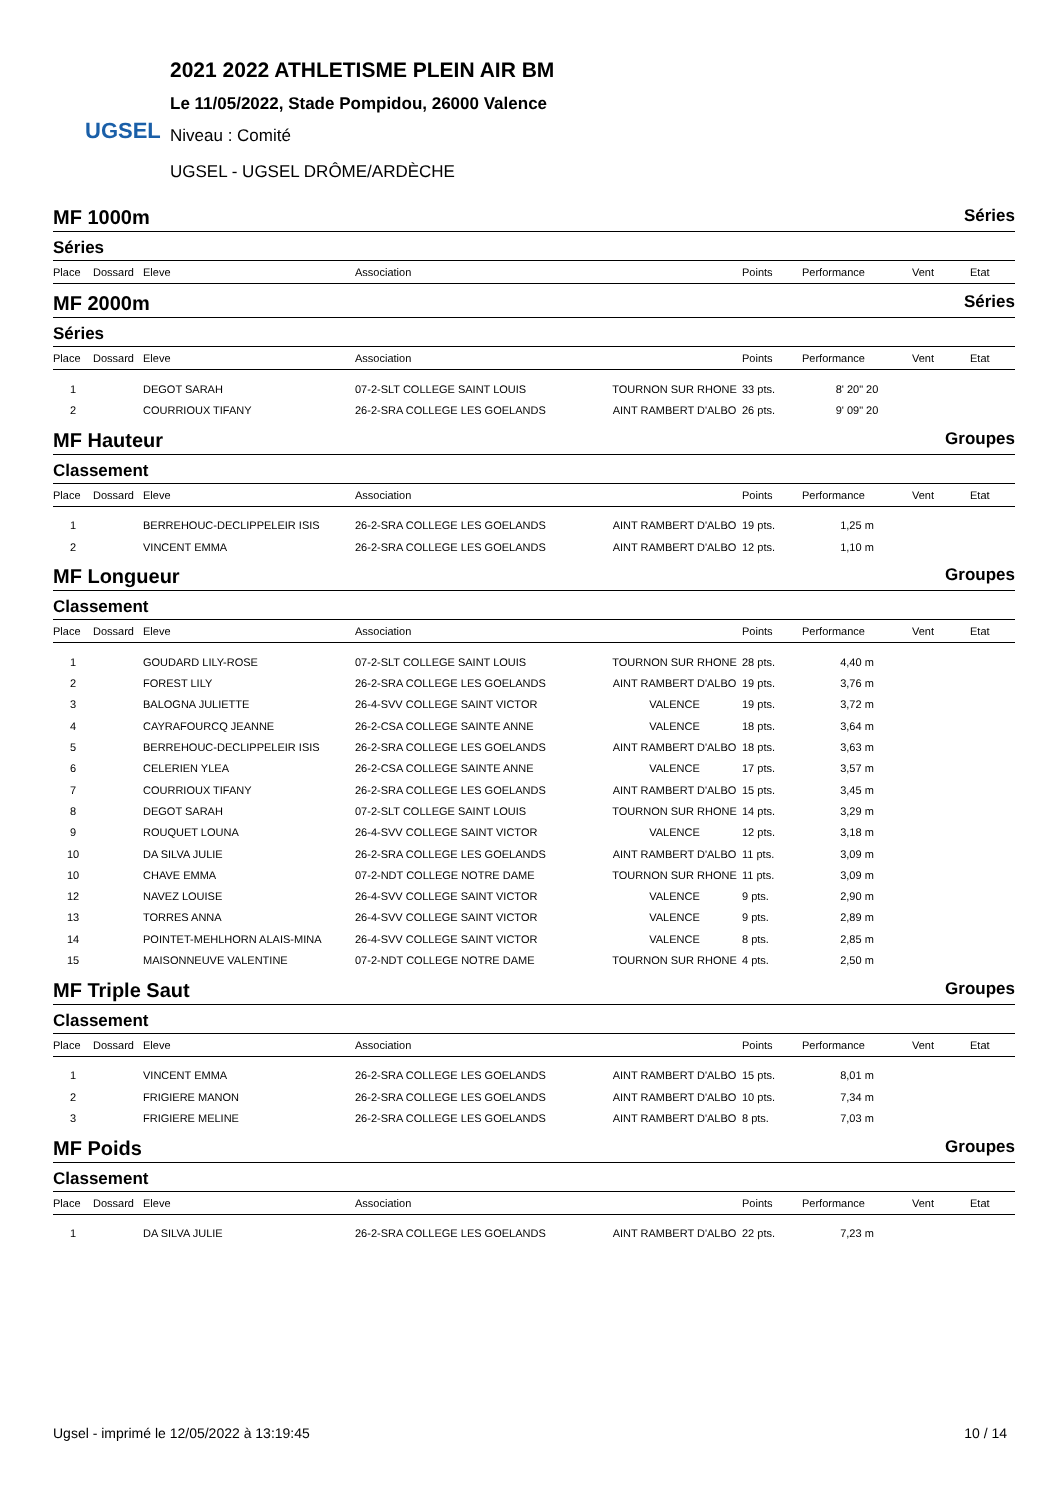UGSEL
2021 2022 ATHLETISME PLEIN AIR BM
Le 11/05/2022, Stade Pompidou, 26000 Valence
Niveau : Comité
UGSEL - UGSEL DRÔME/ARDÈCHE
MF 1000m Séries
Séries
| Place | Dossard | Eleve | Association | | Points | Performance | Vent | Etat |
| --- | --- | --- | --- | --- | --- | --- | --- | --- |
MF 2000m Séries
Séries
| Place | Dossard | Eleve | Association | | Points | Performance | Vent | Etat |
| --- | --- | --- | --- | --- | --- | --- | --- | --- |
| 1 | | DEGOT SARAH | 07-2-SLT COLLEGE SAINT LOUIS | TOURNON SUR RHONE | 33 pts. | 8' 20" 20 | | |
| 2 | | COURRIOUX TIFANY | 26-2-SRA COLLEGE LES GOELANDS | AINT RAMBERT D'ALBO | 26 pts. | 9' 09" 20 | | |
MF Hauteur Groupes
Classement
| Place | Dossard | Eleve | Association | | Points | Performance | Vent | Etat |
| --- | --- | --- | --- | --- | --- | --- | --- | --- |
| 1 | | BERREHOUC-DECLIPPELEIR ISIS | 26-2-SRA COLLEGE LES GOELANDS | AINT RAMBERT D'ALBO | 19 pts. | 1,25 m | | |
| 2 | | VINCENT EMMA | 26-2-SRA COLLEGE LES GOELANDS | AINT RAMBERT D'ALBO | 12 pts. | 1,10 m | | |
MF Longueur Groupes
Classement
| Place | Dossard | Eleve | Association | | Points | Performance | Vent | Etat |
| --- | --- | --- | --- | --- | --- | --- | --- | --- |
| 1 | | GOUDARD LILY-ROSE | 07-2-SLT COLLEGE SAINT LOUIS | TOURNON SUR RHONE | 28 pts. | 4,40 m | | |
| 2 | | FOREST LILY | 26-2-SRA COLLEGE LES GOELANDS | AINT RAMBERT D'ALBO | 19 pts. | 3,76 m | | |
| 3 | | BALOGNA JULIETTE | 26-4-SVV COLLEGE SAINT VICTOR | VALENCE | 19 pts. | 3,72 m | | |
| 4 | | CAYRAFOURCQ JEANNE | 26-2-CSA COLLEGE SAINTE ANNE | VALENCE | 18 pts. | 3,64 m | | |
| 5 | | BERREHOUC-DECLIPPELEIR ISIS | 26-2-SRA COLLEGE LES GOELANDS | AINT RAMBERT D'ALBO | 18 pts. | 3,63 m | | |
| 6 | | CELERIEN YLEA | 26-2-CSA COLLEGE SAINTE ANNE | VALENCE | 17 pts. | 3,57 m | | |
| 7 | | COURRIOUX TIFANY | 26-2-SRA COLLEGE LES GOELANDS | AINT RAMBERT D'ALBO | 15 pts. | 3,45 m | | |
| 8 | | DEGOT SARAH | 07-2-SLT COLLEGE SAINT LOUIS | TOURNON SUR RHONE | 14 pts. | 3,29 m | | |
| 9 | | ROUQUET LOUNA | 26-4-SVV COLLEGE SAINT VICTOR | VALENCE | 12 pts. | 3,18 m | | |
| 10 | | DA SILVA JULIE | 26-2-SRA COLLEGE LES GOELANDS | AINT RAMBERT D'ALBO | 11 pts. | 3,09 m | | |
| 10 | | CHAVE EMMA | 07-2-NDT COLLEGE NOTRE DAME | TOURNON SUR RHONE | 11 pts. | 3,09 m | | |
| 12 | | NAVEZ LOUISE | 26-4-SVV COLLEGE SAINT VICTOR | VALENCE | 9 pts. | 2,90 m | | |
| 13 | | TORRES ANNA | 26-4-SVV COLLEGE SAINT VICTOR | VALENCE | 9 pts. | 2,89 m | | |
| 14 | | POINTET-MEHLHORN ALAIS-MINA | 26-4-SVV COLLEGE SAINT VICTOR | VALENCE | 8 pts. | 2,85 m | | |
| 15 | | MAISONNEUVE VALENTINE | 07-2-NDT COLLEGE NOTRE DAME | TOURNON SUR RHONE | 4 pts. | 2,50 m | | |
MF Triple Saut Groupes
Classement
| Place | Dossard | Eleve | Association | | Points | Performance | Vent | Etat |
| --- | --- | --- | --- | --- | --- | --- | --- | --- |
| 1 | | VINCENT EMMA | 26-2-SRA COLLEGE LES GOELANDS | AINT RAMBERT D'ALBO | 15 pts. | 8,01 m | | |
| 2 | | FRIGIERE MANON | 26-2-SRA COLLEGE LES GOELANDS | AINT RAMBERT D'ALBO | 10 pts. | 7,34 m | | |
| 3 | | FRIGIERE MELINE | 26-2-SRA COLLEGE LES GOELANDS | AINT RAMBERT D'ALBO | 8 pts. | 7,03 m | | |
MF Poids Groupes
Classement
| Place | Dossard | Eleve | Association | | Points | Performance | Vent | Etat |
| --- | --- | --- | --- | --- | --- | --- | --- | --- |
| 1 | | DA SILVA JULIE | 26-2-SRA COLLEGE LES GOELANDS | AINT RAMBERT D'ALBO | 22 pts. | 7,23 m | | |
Ugsel - imprimé le 12/05/2022 à 13:19:45 10 / 14